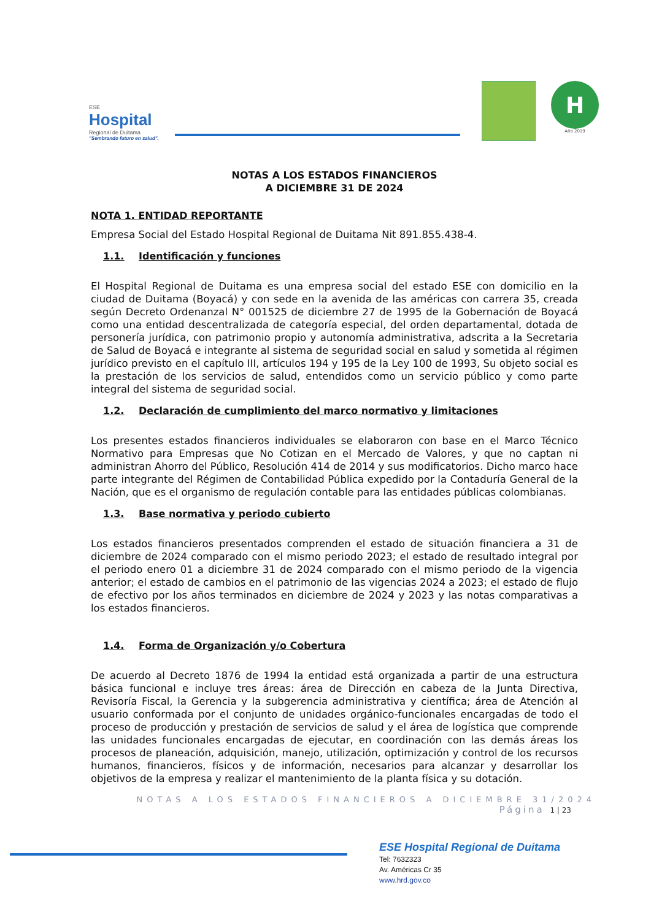ESE
Hospital
Regional de Duitama
"Sembrando futuro en salud".
H
Año 2019
NOTAS A LOS ESTADOS FINANCIEROS
A DICIEMBRE 31 DE 2024
NOTA 1. ENTIDAD REPORTANTE
Empresa Social del Estado Hospital Regional de Duitama Nit 891.855.438-4.
1.1. Identificación y funciones
El Hospital Regional de Duitama es una empresa social del estado ESE con domicilio en la ciudad de Duitama (Boyacá) y con sede en la avenida de las américas con carrera 35, creada según Decreto Ordenanzal N° 001525 de diciembre 27 de 1995 de la Gobernación de Boyacá como una entidad descentralizada de categoría especial, del orden departamental, dotada de personería jurídica, con patrimonio propio y autonomía administrativa, adscrita a la Secretaria de Salud de Boyacá e integrante al sistema de seguridad social en salud y sometida al régimen jurídico previsto en el capítulo III, artículos 194 y 195 de la Ley 100 de 1993, Su objeto social es la prestación de los servicios de salud, entendidos como un servicio público y como parte integral del sistema de seguridad social.
1.2. Declaración de cumplimiento del marco normativo y limitaciones
Los presentes estados financieros individuales se elaboraron con base en el Marco Técnico Normativo para Empresas que No Cotizan en el Mercado de Valores, y que no captan ni administran Ahorro del Público, Resolución 414 de 2014 y sus modificatorios. Dicho marco hace parte integrante del Régimen de Contabilidad Pública expedido por la Contaduría General de la Nación, que es el organismo de regulación contable para las entidades públicas colombianas.
1.3. Base normativa y periodo cubierto
Los estados financieros presentados comprenden el estado de situación financiera a 31 de diciembre de 2024 comparado con el mismo periodo 2023; el estado de resultado integral por el periodo enero 01 a diciembre 31 de 2024 comparado con el mismo periodo de la vigencia anterior; el estado de cambios en el patrimonio de las vigencias 2024 a 2023; el estado de flujo de efectivo por los años terminados en diciembre de 2024 y 2023 y las notas comparativas a los estados financieros.
1.4. Forma de Organización y/o Cobertura
De acuerdo al Decreto 1876 de 1994 la entidad está organizada a partir de una estructura básica funcional e incluye tres áreas: área de Dirección en cabeza de la Junta Directiva, Revisoría Fiscal, la Gerencia y la subgerencia administrativa y científica; área de Atención al usuario conformada por el conjunto de unidades orgánico-funcionales encargadas de todo el proceso de producción y prestación de servicios de salud y el área de logística que comprende las unidades funcionales encargadas de ejecutar, en coordinación con las demás áreas los procesos de planeación, adquisición, manejo, utilización, optimización y control de los recursos humanos, financieros, físicos y de información, necesarios para alcanzar y desarrollar los objetivos de la empresa y realizar el mantenimiento de la planta física y su dotación.
NOTAS A LOS ESTADOS FINANCIEROS A DICIEMBRE 31/2024
Página 1 | 23
ESE Hospital Regional de Duitama
Tel: 7632323
Av. Américas Cr 35
www.hrd.gov.co